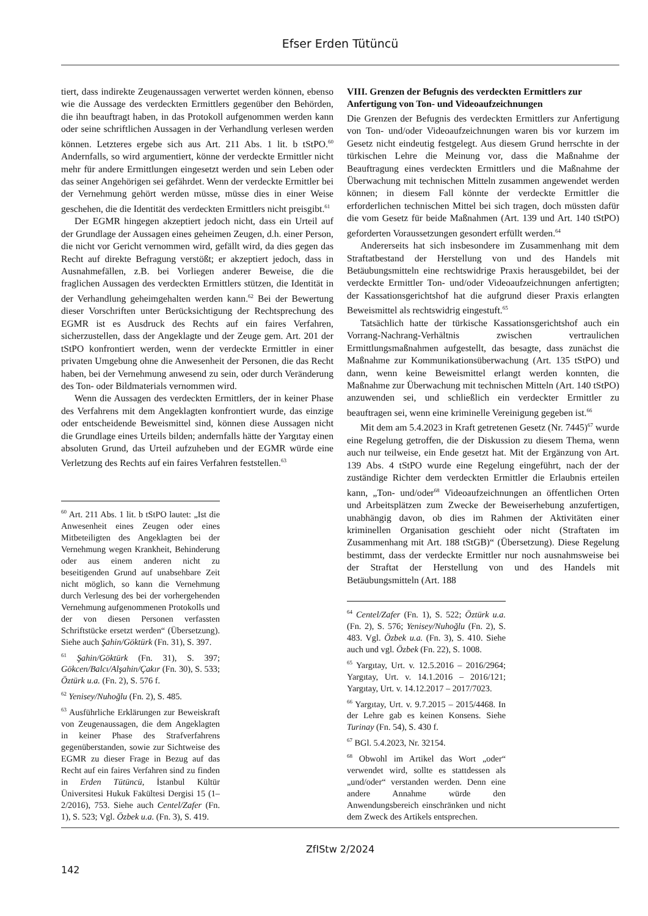Efser Erden Tütüncü
tiert, dass indirekte Zeugenaussagen verwertet werden können, ebenso wie die Aussage des verdeckten Ermittlers gegenüber den Behörden, die ihn beauftragt haben, in das Protokoll aufgenommen werden kann oder seine schriftlichen Aussagen in der Verhandlung verlesen werden können. Letzteres ergebe sich aus Art. 211 Abs. 1 lit. b tStPO.<sup>60</sup> Andernfalls, so wird argumentiert, könne der verdeckte Ermittler nicht mehr für andere Ermittlungen eingesetzt werden und sein Leben oder das seiner Angehörigen sei gefährdet. Wenn der verdeckte Ermittler bei der Vernehmung gehört werden müsse, müsse dies in einer Weise geschehen, die die Identität des verdeckten Ermittlers nicht preisgibt.<sup>61</sup>
Der EGMR hingegen akzeptiert jedoch nicht, dass ein Urteil auf der Grundlage der Aussagen eines geheimen Zeugen, d.h. einer Person, die nicht vor Gericht vernommen wird, gefällt wird, da dies gegen das Recht auf direkte Befragung verstößt; er akzeptiert jedoch, dass in Ausnahmefällen, z.B. bei Vorliegen anderer Beweise, die die fraglichen Aussagen des verdeckten Ermittlers stützen, die Identität in der Verhandlung geheimgehalten werden kann.<sup>62</sup> Bei der Bewertung dieser Vorschriften unter Berücksichtigung der Rechtsprechung des EGMR ist es Ausdruck des Rechts auf ein faires Verfahren, sicherzustellen, dass der Angeklagte und der Zeuge gem. Art. 201 der tStPO konfrontiert werden, wenn der verdeckte Ermittler in einer privaten Umgebung ohne die Anwesenheit der Personen, die das Recht haben, bei der Vernehmung anwesend zu sein, oder durch Veränderung des Ton- oder Bildmaterials vernommen wird.
Wenn die Aussagen des verdeckten Ermittlers, der in keiner Phase des Verfahrens mit dem Angeklagten konfrontiert wurde, das einzige oder entscheidende Beweismittel sind, können diese Aussagen nicht die Grundlage eines Urteils bilden; andernfalls hätte der Yargıtay einen absoluten Grund, das Urteil aufzuheben und der EGMR würde eine Verletzung des Rechts auf ein faires Verfahren feststellen.<sup>63</sup>
<sup>60</sup> Art. 211 Abs. 1 lit. b tStPO lautet: „Ist die Anwesenheit eines Zeugen oder eines Mitbeteiligten des Angeklagten bei der Vernehmung wegen Krankheit, Behinderung oder aus einem anderen nicht zu beseitigenden Grund auf unabsehbare Zeit nicht möglich, so kann die Vernehmung durch Verlesung des bei der vorhergehenden Vernehmung aufgenommenen Protokolls und der von diesen Personen verfassten Schriftstücke ersetzt werden“ (Übersetzung). Siehe auch Şahin/Göktürk (Fn. 31), S. 397.
<sup>61</sup> Şahin/Göktürk (Fn. 31), S. 397; Gökcen/Balcı/Alşahin/Çakır (Fn. 30), S. 533; Öztürk u.a. (Fn. 2), S. 576 f.
<sup>62</sup> Yenisey/Nuhoğlu (Fn. 2), S. 485.
<sup>63</sup> Ausführliche Erklärungen zur Beweiskraft von Zeugenaussagen, die dem Angeklagten in keiner Phase des Strafverfahrens gegenüberstanden, sowie zur Sichtweise des EGMR zu dieser Frage in Bezug auf das Recht auf ein faires Verfahren sind zu finden in Erden Tütüncü, İstanbul Kültür Üniversitesi Hukuk Fakültesi Dergisi 15 (1–2/2016), 753. Siehe auch Centel/Zafer (Fn. 1), S. 523; Vgl. Özbek u.a. (Fn. 3), S. 419.
VIII. Grenzen der Befugnis des verdeckten Ermittlers zur Anfertigung von Ton- und Videoaufzeichnungen
Die Grenzen der Befugnis des verdeckten Ermittlers zur Anfertigung von Ton- und/oder Videoaufzeichnungen waren bis vor kurzem im Gesetz nicht eindeutig festgelegt. Aus diesem Grund herrschte in der türkischen Lehre die Meinung vor, dass die Maßnahme der Beauftragung eines verdeckten Ermittlers und die Maßnahme der Überwachung mit technischen Mitteln zusammen angewendet werden können; in diesem Fall könnte der verdeckte Ermittler die erforderlichen technischen Mittel bei sich tragen, doch müssten dafür die vom Gesetz für beide Maßnahmen (Art. 139 und Art. 140 tStPO) geforderten Voraussetzungen gesondert erfüllt werden.<sup>64</sup>
Andererseits hat sich insbesondere im Zusammenhang mit dem Straftatbestand der Herstellung von und des Handels mit Betäubungsmitteln eine rechtswidrige Praxis herausgebildet, bei der verdeckte Ermittler Ton- und/oder Videoaufzeichnungen anfertigten; der Kassationsgerichtshof hat die aufgrund dieser Praxis erlangten Beweismittel als rechtswidrig eingestuft.<sup>65</sup>
Tatsächlich hatte der türkische Kassationsgerichtshof auch ein Vorrang-Nachrang-Verhältnis zwischen vertraulichen Ermittlungsmaßnahmen aufgestellt, das besagte, dass zunächst die Maßnahme zur Kommunikationsüberwachung (Art. 135 tStPO) und dann, wenn keine Beweismittel erlangt werden konnten, die Maßnahme zur Überwachung mit technischen Mitteln (Art. 140 tStPO) anzuwenden sei, und schließlich ein verdeckter Ermittler zu beauftragen sei, wenn eine kriminelle Vereinigung gegeben ist.<sup>66</sup>
Mit dem am 5.4.2023 in Kraft getretenen Gesetz (Nr. 7445)<sup>67</sup> wurde eine Regelung getroffen, die der Diskussion zu diesem Thema, wenn auch nur teilweise, ein Ende gesetzt hat. Mit der Ergänzung von Art. 139 Abs. 4 tStPO wurde eine Regelung eingeführt, nach der der zuständige Richter dem verdeckten Ermittler die Erlaubnis erteilen kann, „Ton- und/oder<sup>68</sup> Videoaufzeichnungen an öffentlichen Orten und Arbeitsplätzen zum Zwecke der Beweiserhebung anzufertigen, unabhängig davon, ob dies im Rahmen der Aktivitäten einer kriminellen Organisation geschieht oder nicht (Straftaten im Zusammenhang mit Art. 188 tStGB)“ (Übersetzung). Diese Regelung bestimmt, dass der verdeckte Ermittler nur noch ausnahmsweise bei der Straftat der Herstellung von und des Handels mit Betäubungsmitteln (Art. 188
<sup>64</sup> Centel/Zafer (Fn. 1), S. 522; Öztürk u.a. (Fn. 2), S. 576; Yenisey/Nuhoğlu (Fn. 2), S. 483. Vgl. Özbek u.a. (Fn. 3), S. 410. Siehe auch und vgl. Özbek (Fn. 22), S. 1008.
<sup>65</sup> Yargıtay, Urt. v. 12.5.2016 – 2016/2964; Yargıtay, Urt. v. 14.1.2016 – 2016/121; Yargıtay, Urt. v. 14.12.2017 – 2017/7023.
<sup>66</sup> Yargıtay, Urt. v. 9.7.2015 – 2015/4468. In der Lehre gab es keinen Konsens. Siehe Turinay (Fn. 54), S. 430 f.
<sup>67</sup> BGl. 5.4.2023, Nr. 32154.
<sup>68</sup> Obwohl im Artikel das Wort „oder“ verwendet wird, sollte es stattdessen als „und/oder“ verstanden werden. Denn eine andere Annahme würde den Anwendungsbereich einschränken und nicht dem Zweck des Artikels entsprechen.
ZfIStw 2/2024
142